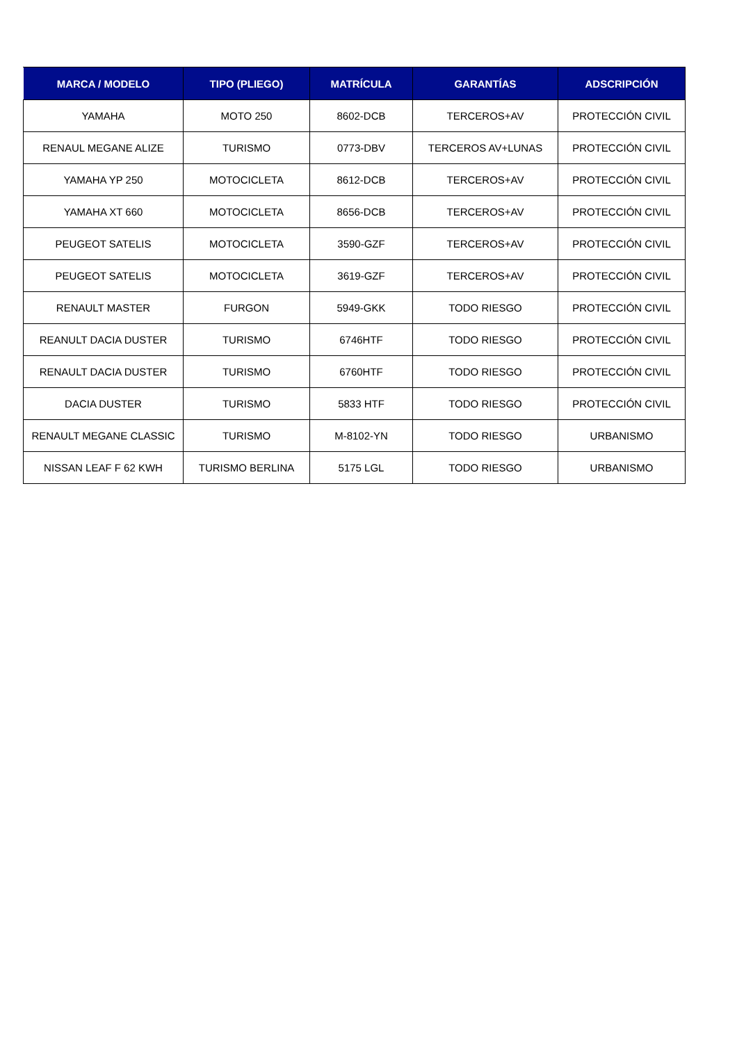| MARCA / MODELO | TIPO (PLIEGO) | MATRÍCULA | GARANTÍAS | ADSCRIPCIÓN |
| --- | --- | --- | --- | --- |
| YAMAHA | MOTO 250 | 8602-DCB | TERCEROS+AV | PROTECCIÓN CIVIL |
| RENAUL MEGANE ALIZE | TURISMO | 0773-DBV | TERCEROS AV+LUNAS | PROTECCIÓN CIVIL |
| YAMAHA YP 250 | MOTOCICLETA | 8612-DCB | TERCEROS+AV | PROTECCIÓN CIVIL |
| YAMAHA XT 660 | MOTOCICLETA | 8656-DCB | TERCEROS+AV | PROTECCIÓN CIVIL |
| PEUGEOT SATELIS | MOTOCICLETA | 3590-GZF | TERCEROS+AV | PROTECCIÓN CIVIL |
| PEUGEOT SATELIS | MOTOCICLETA | 3619-GZF | TERCEROS+AV | PROTECCIÓN CIVIL |
| RENAULT MASTER | FURGON | 5949-GKK | TODO RIESGO | PROTECCIÓN CIVIL |
| REANULT DACIA DUSTER | TURISMO | 6746HTF | TODO RIESGO | PROTECCIÓN CIVIL |
| RENAULT DACIA DUSTER | TURISMO | 6760HTF | TODO RIESGO | PROTECCIÓN CIVIL |
| DACIA DUSTER | TURISMO | 5833 HTF | TODO RIESGO | PROTECCIÓN CIVIL |
| RENAULT MEGANE CLASSIC | TURISMO | M-8102-YN | TODO RIESGO | URBANISMO |
| NISSAN LEAF F 62 KWH | TURISMO BERLINA | 5175 LGL | TODO RIESGO | URBANISMO |